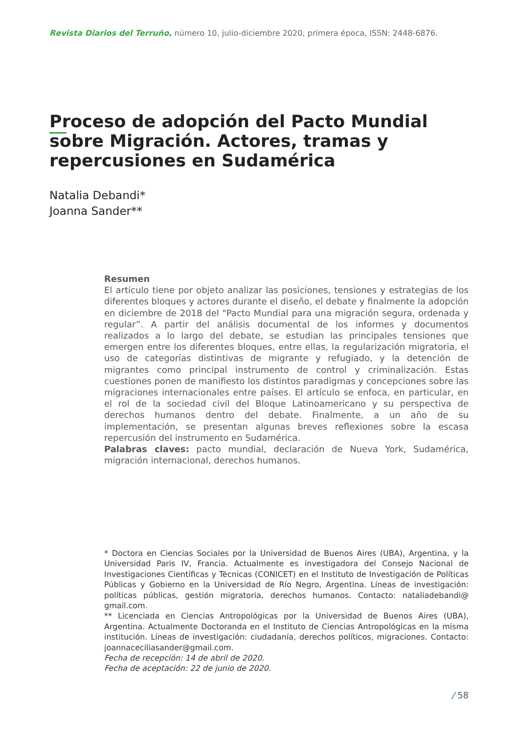Revista Diarios del Terruño, número 10, julio-diciembre 2020, primera época, ISSN: 2448-6876.
Proceso de adopción del Pacto Mundial sobre Migración. Actores, tramas y repercusiones en Sudamérica
Natalia Debandi*
Joanna Sander**
Resumen
El artículo tiene por objeto analizar las posiciones, tensiones y estrategias de los diferentes bloques y actores durante el diseño, el debate y finalmente la adopción en diciembre de 2018 del "Pacto Mundial para una migración segura, ordenada y regular”. A partir del análisis documental de los informes y documentos realizados a lo largo del debate, se estudian las principales tensiones que emergen entre los diferentes bloques, entre ellas, la regularización migratoria, el uso de categorías distintivas de migrante y refugiado, y la detención de migrantes como principal instrumento de control y criminalización. Estas cuestiones ponen de manifiesto los distintos paradigmas y concepciones sobre las migraciones internacionales entre países. El artículo se enfoca, en particular, en el rol de la sociedad civil del Bloque Latinoamericano y su perspectiva de derechos humanos dentro del debate. Finalmente, a un año de su implementación, se presentan algunas breves reflexiones sobre la escasa repercusión del instrumento en Sudamérica.
Palabras claves: pacto mundial, declaración de Nueva York, Sudamérica, migración internacional, derechos humanos.
* Doctora en Ciencias Sociales por la Universidad de Buenos Aires (UBA), Argentina, y la Universidad Paris IV, Francia. Actualmente es investigadora del Consejo Nacional de Investigaciones Científicas y Técnicas (CONICET) en el Instituto de Investigación de Políticas Públicas y Gobierno en la Universidad de Río Negro, Argentina. Líneas de investigación: políticas públicas, gestión migratoria, derechos humanos. Contacto: nataliadebandi@ gmail.com.
** Licenciada en Ciencias Antropológicas por la Universidad de Buenos Aires (UBA), Argentina. Actualmente Doctoranda en el Instituto de Ciencias Antropológicas en la misma institución. Líneas de investigación: ciudadanía, derechos políticos, migraciones. Contacto: joannaceciliasander@gmail.com.
Fecha de recepción: 14 de abril de 2020.
Fecha de aceptación: 22 de junio de 2020.
/ 58